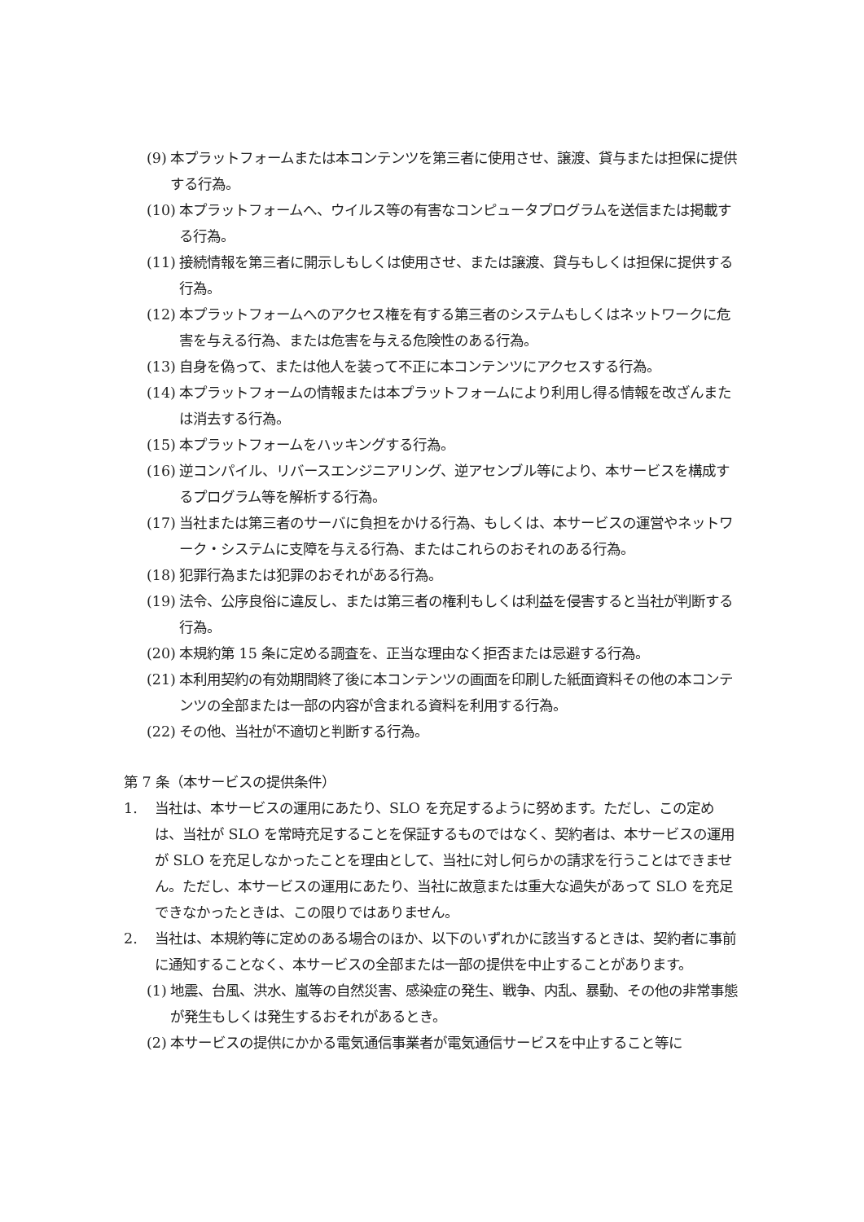(9) 本プラットフォームまたは本コンテンツを第三者に使用させ、譲渡、貸与または担保に提供する行為。
(10) 本プラットフォームへ、ウイルス等の有害なコンピュータプログラムを送信または掲載する行為。
(11) 接続情報を第三者に開示しもしくは使用させ、または譲渡、貸与もしくは担保に提供する行為。
(12) 本プラットフォームへのアクセス権を有する第三者のシステムもしくはネットワークに危害を与える行為、または危害を与える危険性のある行為。
(13) 自身を偽って、または他人を装って不正に本コンテンツにアクセスする行為。
(14) 本プラットフォームの情報または本プラットフォームにより利用し得る情報を改ざんまたは消去する行為。
(15) 本プラットフォームをハッキングする行為。
(16) 逆コンパイル、リバースエンジニアリング、逆アセンブル等により、本サービスを構成するプログラム等を解析する行為。
(17) 当社または第三者のサーバに負担をかける行為、もしくは、本サービスの運営やネットワーク・システムに支障を与える行為、またはこれらのおそれのある行為。
(18) 犯罪行為または犯罪のおそれがある行為。
(19) 法令、公序良俗に違反し、または第三者の権利もしくは利益を侵害すると当社が判断する行為。
(20) 本規約第 15 条に定める調査を、正当な理由なく拒否または忌避する行為。
(21) 本利用契約の有効期間終了後に本コンテンツの画面を印刷した紙面資料その他の本コンテンツの全部または一部の内容が含まれる資料を利用する行為。
(22) その他、当社が不適切と判断する行為。
第 7 条（本サービスの提供条件）
1. 当社は、本サービスの運用にあたり、SLO を充足するように努めます。ただし、この定めは、当社が SLO を常時充足することを保証するものではなく、契約者は、本サービスの運用が SLO を充足しなかったことを理由として、当社に対し何らかの請求を行うことはできません。ただし、本サービスの運用にあたり、当社に故意または重大な過失があって SLO を充足できなかったときは、この限りではありません。
2. 当社は、本規約等に定めのある場合のほか、以下のいずれかに該当するときは、契約者に事前に通知することなく、本サービスの全部または一部の提供を中止することがあります。
(1) 地震、台風、洪水、嵐等の自然災害、感染症の発生、戦争、内乱、暴動、その他の非常事態が発生もしくは発生するおそれがあるとき。
(2) 本サービスの提供にかかる電気通信事業者が電気通信サービスを中止すること等に